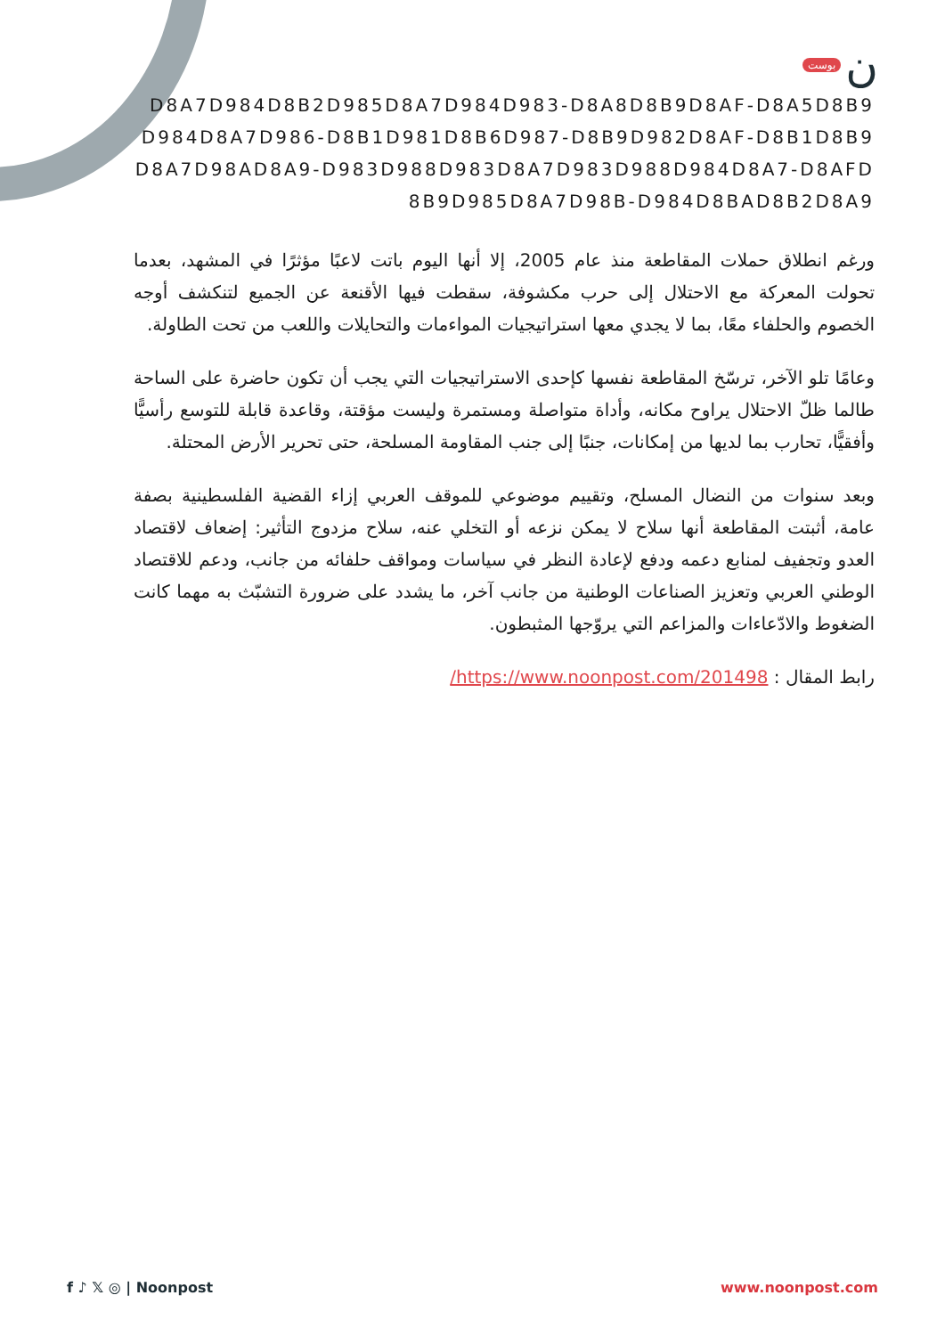بوست ن
D8A7D984D8B2D985D8A7D984D983-D8A8D8B9D8AF-D8A5D8B9D984D8A7D986-D8B1D981D8B6D987-D8B9D982D8AF-D8B1D8B9D8A7D98AD8A9-D983D988D983D8A7D983D988D984D8A7-D8AFD8B9D985D8A7D98B-D984D8BAD8B2D8A9
ورغم انطلاق حملات المقاطعة منذ عام 2005، إلا أنها اليوم باتت لاعبًا مؤثرًا في المشهد، بعدما تحولت المعركة مع الاحتلال إلى حرب مكشوفة، سقطت فيها الأقنعة عن الجميع لتنكشف أوجه الخصوم والحلفاء معًا، بما لا يجدي معها استراتيجيات المواءمات والتحايلات واللعب من تحت الطاولة.
وعامًا تلو الآخر، ترسّخ المقاطعة نفسها كإحدى الاستراتيجيات التي يجب أن تكون حاضرة على الساحة طالما ظلّ الاحتلال يراوح مكانه، وأداة متواصلة ومستمرة وليست مؤقتة، وقاعدة قابلة للتوسع رأسيًّا وأفقيًّا، تحارب بما لديها من إمكانات، جنبًا إلى جنب المقاومة المسلحة، حتى تحرير الأرض المحتلة.
وبعد سنوات من النضال المسلح، وتقييم موضوعي للموقف العربي إزاء القضية الفلسطينية بصفة عامة، أثبتت المقاطعة أنها سلاح لا يمكن نزعه أو التخلي عنه، سلاح مزدوج التأثير: إضعاف لاقتصاد العدو وتجفيف لمنابع دعمه ودفع لإعادة النظر في سياسات ومواقف حلفائه من جانب، ودعم للاقتصاد الوطني العربي وتعزيز الصناعات الوطنية من جانب آخر، ما يشدد على ضرورة التشبّث به مهما كانت الضغوط والادّعاءات والمزاعم التي يروّجها المثبطون.
رابط المقال : https://www.noonpost.com/201498/
f ♪ 𝕏 ◎ | Noonpost www.noonpost.com